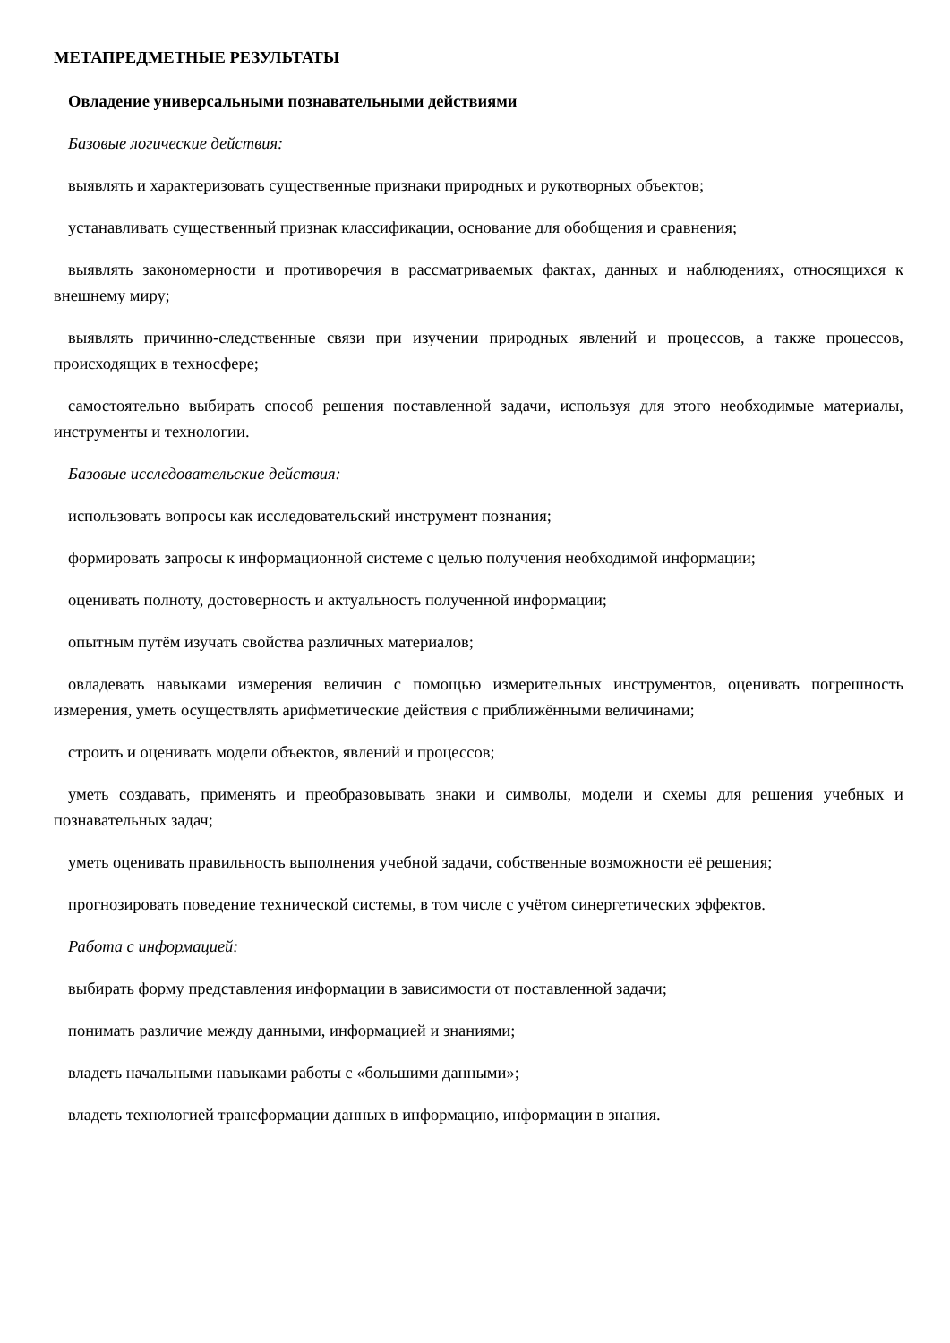МЕТАПРЕДМЕТНЫЕ РЕЗУЛЬТАТЫ
Овладение универсальными познавательными действиями
Базовые логические действия:
выявлять и характеризовать существенные признаки природных и рукотворных объектов;
устанавливать существенный признак классификации, основание для обобщения и сравнения;
выявлять закономерности и противоречия в рассматриваемых фактах, данных и наблюдениях, относящихся к внешнему миру;
выявлять причинно-следственные связи при изучении природных явлений и процессов, а также процессов, происходящих в техносфере;
самостоятельно выбирать способ решения поставленной задачи, используя для этого необходимые материалы, инструменты и технологии.
Базовые исследовательские действия:
использовать вопросы как исследовательский инструмент познания;
формировать запросы к информационной системе с целью получения необходимой информации;
оценивать полноту, достоверность и актуальность полученной информации;
опытным путём изучать свойства различных материалов;
овладевать навыками измерения величин с помощью измерительных инструментов, оценивать погрешность измерения, уметь осуществлять арифметические действия с приближёнными величинами;
строить и оценивать модели объектов, явлений и процессов;
уметь создавать, применять и преобразовывать знаки и символы, модели и схемы для решения учебных и познавательных задач;
уметь оценивать правильность выполнения учебной задачи, собственные возможности её решения;
прогнозировать поведение технической системы, в том числе с учётом синергетических эффектов.
Работа с информацией:
выбирать форму представления информации в зависимости от поставленной задачи;
понимать различие между данными, информацией и знаниями;
владеть начальными навыками работы с «большими данными»;
владеть технологией трансформации данных в информацию, информации в знания.